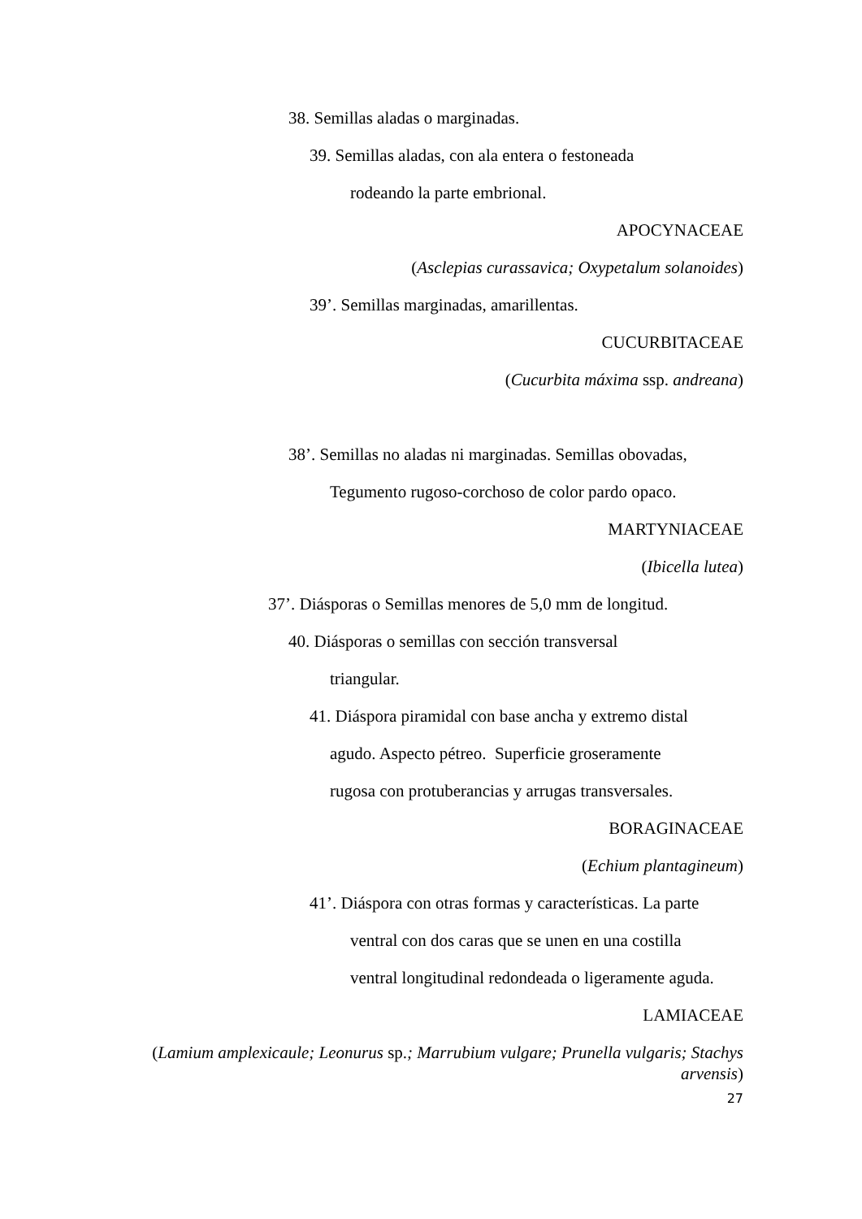38. Semillas aladas o marginadas.
39. Semillas aladas, con ala entera o festoneada
rodeando la parte embrional.
APOCYNACEAE
(Asclepias curassavica; Oxypetalum solanoides)
39’. Semillas marginadas, amarillentas.
CUCURBITACEAE
(Cucurbita máxima ssp. andreana)
38’. Semillas no aladas ni marginadas. Semillas obovadas,
Tegumento rugoso-corchoso de color pardo opaco.
MARTYNIACEAE
(Ibicella lutea)
37’. Diásporas o Semillas menores de 5,0 mm de longitud.
40. Diásporas o semillas con sección transversal
triangular.
41. Diáspora piramidal con base ancha y extremo distal
agudo. Aspecto pétreo. Superficie groseramente
rugosa con protuberancias y arrugas transversales.
BORAGINACEAE
(Echium plantagineum)
41’. Diáspora con otras formas y características. La parte
ventral con dos caras que se unen en una costilla
ventral longitudinal redondeada o ligeramente aguda.
LAMIACEAE
(Lamium amplexicaule; Leonurus sp.; Marrubium vulgare; Prunella vulgaris; Stachys arvensis)
27